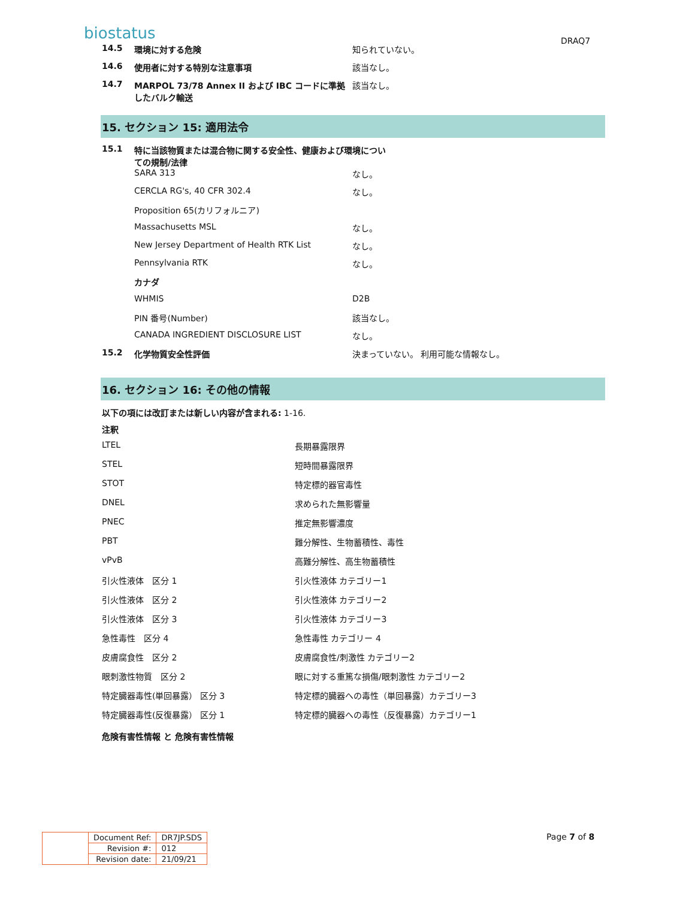biostatus DRAQ7
14.5 環境に対する危険 知られていない。
14.6 使用者に対する特別な注意事項 該当なし。
14.7 MARPOL 73/78 Annex II および IBC コードに準拠したバルク輸送
該当なし。
15. セクション 15: 適用法令
15.1 特に当該物質または混合物に関する安全性、健康および環境についての規制/法律
SARA 313 なし。
CERCLA RG's, 40 CFR 302.4 なし。
Proposition 65(カリフォルニア)
Massachusetts MSL なし。
New Jersey Department of Health RTK List なし。
Pennsylvania RTK なし。
カナダ
WHMIS D2B
PIN 番号(Number) 該当なし。
CANADA INGREDIENT DISCLOSURE LIST なし。
15.2 化学物質安全性評価 決まっていない。 利用可能な情報なし。
16. セクション 16: その他の情報
以下の項には改訂または新しい内容が含まれる: 1-16.
注釈
LTEL 長期暴露限界
STEL 短時間暴露限界
STOT 特定標的器官毒性
DNEL 求められた無影響量
PNEC 推定無影響濃度
PBT 難分解性、生物蓄積性、毒性
vPvB 高難分解性、高生物蓄積性
引火性液体　区分 1 引火性液体 カテゴリー1
引火性液体　区分 2 引火性液体 カテゴリー2
引火性液体　区分 3 引火性液体 カテゴリー3
急性毒性　区分 4 急性毒性 カテゴリー 4
皮膚腐食性　区分 2 皮膚腐食性/刺激性 カテゴリー2
眼刺激性物質　区分 2 眼に対する重篤な損傷/眼刺激性 カテゴリー2
特定臓器毒性(単回暴露） 区分 3 特定標的臓器への毒性（単回暴露）カテゴリー3
特定臓器毒性(反復暴露） 区分 1 特定標的臓器への毒性（反復暴露）カテゴリー1
危険有害性情報 と 危険有害性情報
| | Document Ref: | DR7JP.SDS |
| | Revision #: | 012 |
| | Revision date: | 21/09/21 |
Page 7 of 8